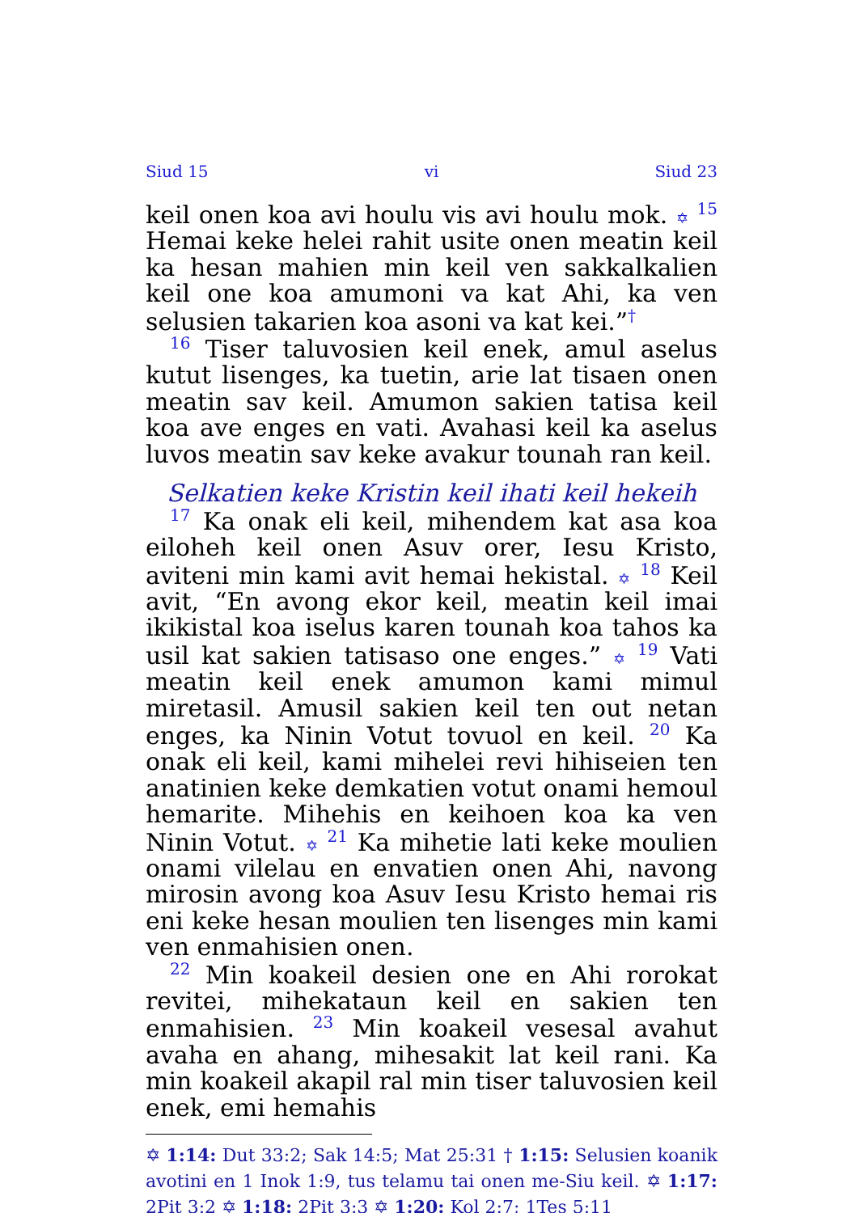Siud 15 vi Siud 23
keil onen koa avi houlu vis avi houlu mok. ✡ <sup>15</sup> Hemai keke helei rahit usite onen meatin keil ka hesan mahien min keil ven sakkalkalien keil one koa amumoni va kat Ahi, ka ven selusien takarien koa asoni va kat kei.”<sup>†</sup>
<sup>16</sup> Tiser taluvosien keil enek, amul aselus kutut lisenges, ka tuetin, arie lat tisaen onen meatin sav keil. Amumon sakien tatisa keil koa ave enges en vati. Avahasi keil ka aselus luvos meatin sav keke avakur tounah ran keil.
Selkatien keke Kristin keil ihati keil hekeih
<sup>17</sup> Ka onak eli keil, mihendem kat asa koa eiloheh keil onen Asuv orer, Iesu Kristo, aviteni min kami avit hemai hekistal. ✡ <sup>18</sup> Keil avit, “En avong ekor keil, meatin keil imai ikikistal koa iselus karen tounah koa tahos ka usil kat sakien tatisaso one enges.” ✡ <sup>19</sup> Vati meatin keil enek amumon kami mimul miretasil. Amusil sakien keil ten out netan enges, ka Ninin Votut tovuol en keil. <sup>20</sup> Ka onak eli keil, kami mihelei revi hihiseien ten anatinien keke demkatien votut onami hemoul hemarite. Mihehis en keihoen koa ka ven Ninin Votut. ✡ <sup>21</sup> Ka mihetie lati keke moulien onami vilelau en envatien onen Ahi, navong mirosin avong koa Asuv Iesu Kristo hemai ris eni keke hesan moulien ten lisenges min kami ven enmahisien onen.
<sup>22</sup> Min koakeil desien one en Ahi rorokat revitei, mihekataun keil en sakien ten enmahisien. <sup>23</sup> Min koakeil vesesal avahut avaha en ahang, mihesakit lat keil rani. Ka min koakeil akapil ral min tiser taluvosien keil enek, emi hemahis
✡ 1:14: Dut 33:2; Sak 14:5; Mat 25:31 † 1:15: Selusien koanik avotini en 1 Inok 1:9, tus telamu tai onen me-Siu keil. ✡ 1:17: 2Pit 3:2 ✡ 1:18: 2Pit 3:3 ✡ 1:20: Kol 2:7; 1Tes 5:11